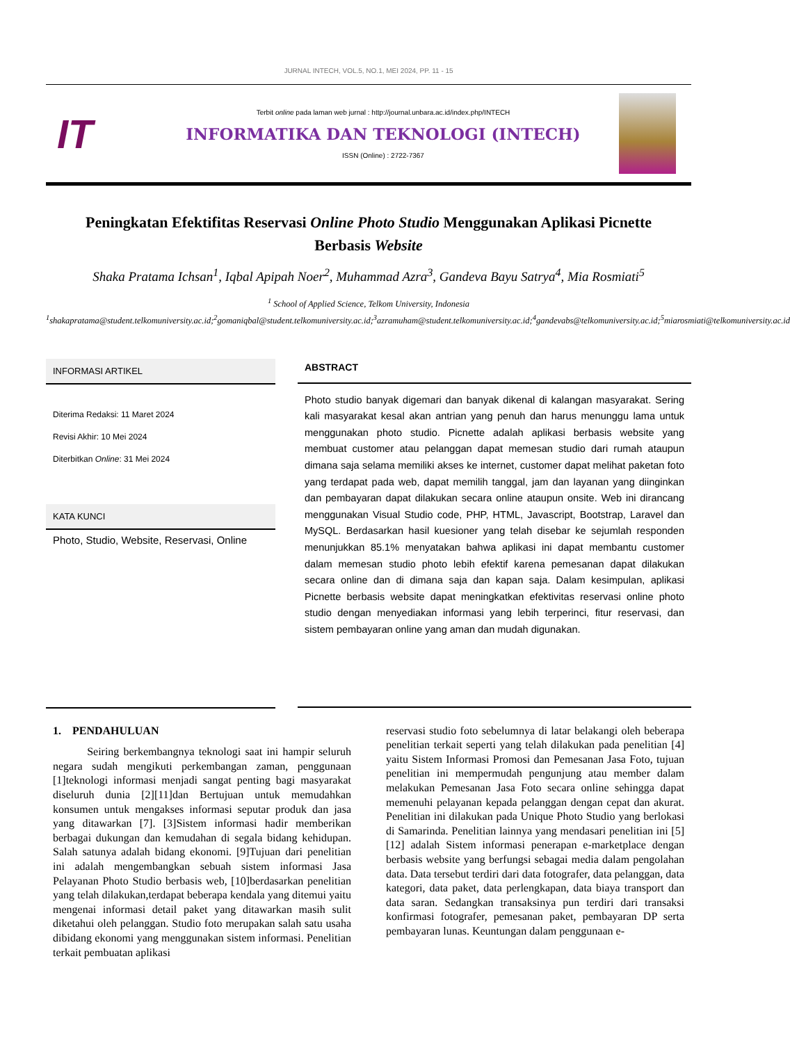JURNAL INTECH, VOL.5, NO.1, MEI 2024, PP. 11 - 15
IT
Terbit online pada laman web jurnal : http://journal.unbara.ac.id/index.php/INTECH
INFORMATIKA DAN TEKNOLOGI (INTECH)
ISSN (Online) : 2722-7367
Peningkatan Efektifitas Reservasi Online Photo Studio Menggunakan Aplikasi Picnette Berbasis Website
Shaka Pratama Ichsan<sup>1</sup>, Iqbal Apipah Noer<sup>2</sup>, Muhammad Azra<sup>3</sup>, Gandeva Bayu Satrya<sup>4</sup>, Mia Rosmiati<sup>5</sup>
<sup>1</sup> School of Applied Science, Telkom University, Indonesia
<sup>1</sup> shakapratama@student.telkomuniversity.ac.id;<sup>2</sup>gomaniqbal@student.telkomuniversity.ac.id;<sup>3</sup>azramuham@student.telkomuniversity.ac.id;<sup>4</sup>gandevabs@telkomuniversity.ac.id;<sup>5</sup>miarosmiati@telkomuniversity.ac.id
INFORMASI ARTIKEL
Diterima Redaksi: 11 Maret 2024
Revisi Akhir: 10 Mei 2024
Diterbitkan Online: 31 Mei 2024
KATA KUNCI
Photo, Studio, Website, Reservasi, Online
ABSTRACT
Photo studio banyak digemari dan banyak dikenal di kalangan masyarakat. Sering kali masyarakat kesal akan antrian yang penuh dan harus menunggu lama untuk menggunakan photo studio. Picnette adalah aplikasi berbasis website yang membuat customer atau pelanggan dapat memesan studio dari rumah ataupun dimana saja selama memiliki akses ke internet, customer dapat melihat paketan foto yang terdapat pada web, dapat memilih tanggal, jam dan layanan yang diinginkan dan pembayaran dapat dilakukan secara online ataupun onsite. Web ini dirancang menggunakan Visual Studio code, PHP, HTML, Javascript, Bootstrap, Laravel dan MySQL. Berdasarkan hasil kuesioner yang telah disebar ke sejumlah responden menunjukkan 85.1% menyatakan bahwa aplikasi ini dapat membantu customer dalam memesan studio photo lebih efektif karena pemesanan dapat dilakukan secara online dan di dimana saja dan kapan saja. Dalam kesimpulan, aplikasi Picnette berbasis website dapat meningkatkan efektivitas reservasi online photo studio dengan menyediakan informasi yang lebih terperinci, fitur reservasi, dan sistem pembayaran online yang aman dan mudah digunakan.
1. PENDAHULUAN
Seiring berkembangnya teknologi saat ini hampir seluruh negara sudah mengikuti perkembangan zaman, penggunaan [1]teknologi informasi menjadi sangat penting bagi masyarakat diseluruh dunia [2][11]dan Bertujuan untuk memudahkan konsumen untuk mengakses informasi seputar produk dan jasa yang ditawarkan [7]. [3]Sistem informasi hadir memberikan berbagai dukungan dan kemudahan di segala bidang kehidupan. Salah satunya adalah bidang ekonomi. [9]Tujuan dari penelitian ini adalah mengembangkan sebuah sistem informasi Jasa Pelayanan Photo Studio berbasis web, [10]berdasarkan penelitian yang telah dilakukan,terdapat beberapa kendala yang ditemui yaitu mengenai informasi detail paket yang ditawarkan masih sulit diketahui oleh pelanggan. Studio foto merupakan salah satu usaha dibidang ekonomi yang menggunakan sistem informasi. Penelitian terkait pembuatan aplikasi
reservasi studio foto sebelumnya di latar belakangi oleh beberapa penelitian terkait seperti yang telah dilakukan pada penelitian [4] yaitu Sistem Informasi Promosi dan Pemesanan Jasa Foto, tujuan penelitian ini mempermudah pengunjung atau member dalam melakukan Pemesanan Jasa Foto secara online sehingga dapat memenuhi pelayanan kepada pelanggan dengan cepat dan akurat. Penelitian ini dilakukan pada Unique Photo Studio yang berlokasi di Samarinda. Penelitian lainnya yang mendasari penelitian ini [5][12] adalah Sistem informasi penerapan e-marketplace dengan berbasis website yang berfungsi sebagai media dalam pengolahan data. Data tersebut terdiri dari data fotografer, data pelanggan, data kategori, data paket, data perlengkapan, data biaya transport dan data saran. Sedangkan transaksinya pun terdiri dari transaksi konfirmasi fotografer, pemesanan paket, pembayaran DP serta pembayaran lunas. Keuntungan dalam penggunaan e-